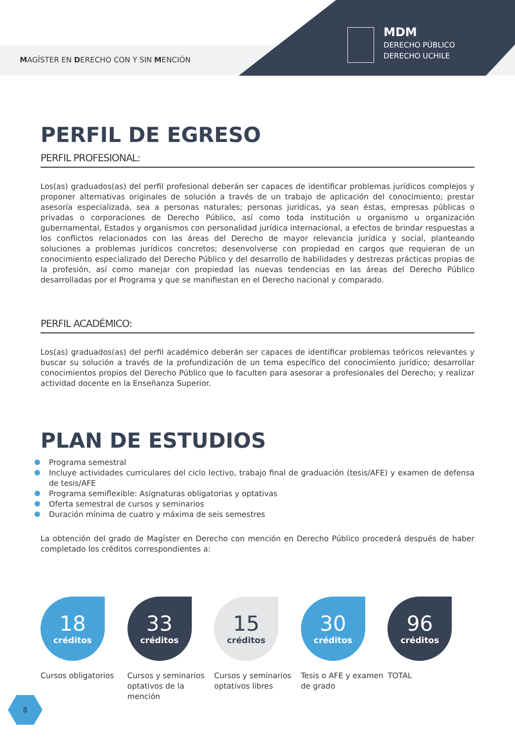MAGÍSTER EN DERECHO CON Y SIN MENCIÓN
MDM
DERECHO PÚBLICO
DERECHO UCHILE
PERFIL DE EGRESO
PERFIL PROFESIONAL:
Los(as) graduados(as) del perfil profesional deberán ser capaces de identificar problemas jurídicos complejos y proponer alternativas originales de solución a través de un trabajo de aplicación del conocimiento; prestar asesoría especializada, sea a personas naturales; personas jurídicas, ya sean éstas, empresas públicas o privadas o corporaciones de Derecho Público, así como toda institución u organismo u organización gubernamental, Estados y organismos con personalidad jurídica internacional, a efectos de brindar respuestas a los conflictos relacionados con las áreas del Derecho de mayor relevancia jurídica y social, planteando soluciones a problemas jurídicos concretos; desenvolverse con propiedad en cargos que requieran de un conocimiento especializado del Derecho Público y del desarrollo de habilidades y destrezas prácticas propias de la profesión, así como manejar con propiedad las nuevas tendencias en las áreas del Derecho Público desarrolladas por el Programa y que se manifiestan en el Derecho nacional y comparado.
PERFIL ACADÉMICO:
Los(as) graduados(as) del perfil académico deberán ser capaces de identificar problemas teóricos relevantes y buscar su solución a través de la profundización de un tema específico del conocimiento jurídico; desarrollar conocimientos propios del Derecho Público que lo faculten para asesorar a profesionales del Derecho; y realizar actividad docente en la Enseñanza Superior.
PLAN DE ESTUDIOS
Programa semestral
Incluye actividades curriculares del ciclo lectivo, trabajo final de graduación (tesis/AFE) y examen de defensa de tesis/AFE
Programa semiflexible: Asignaturas obligatorias y optativas
Oferta semestral de cursos y seminarios
Duración mínima de cuatro y máxima de seis semestres
La obtención del grado de Magíster en Derecho con mención en Derecho Público procederá después de haber completado los créditos correspondientes a:
18
créditos
Cursos obligatorios
33
créditos
Cursos y seminarios optativos de la mención
15
créditos
Cursos y seminarios optativos libres
30
créditos
Tesis o AFE y examen de grado
96
créditos
TOTAL
8